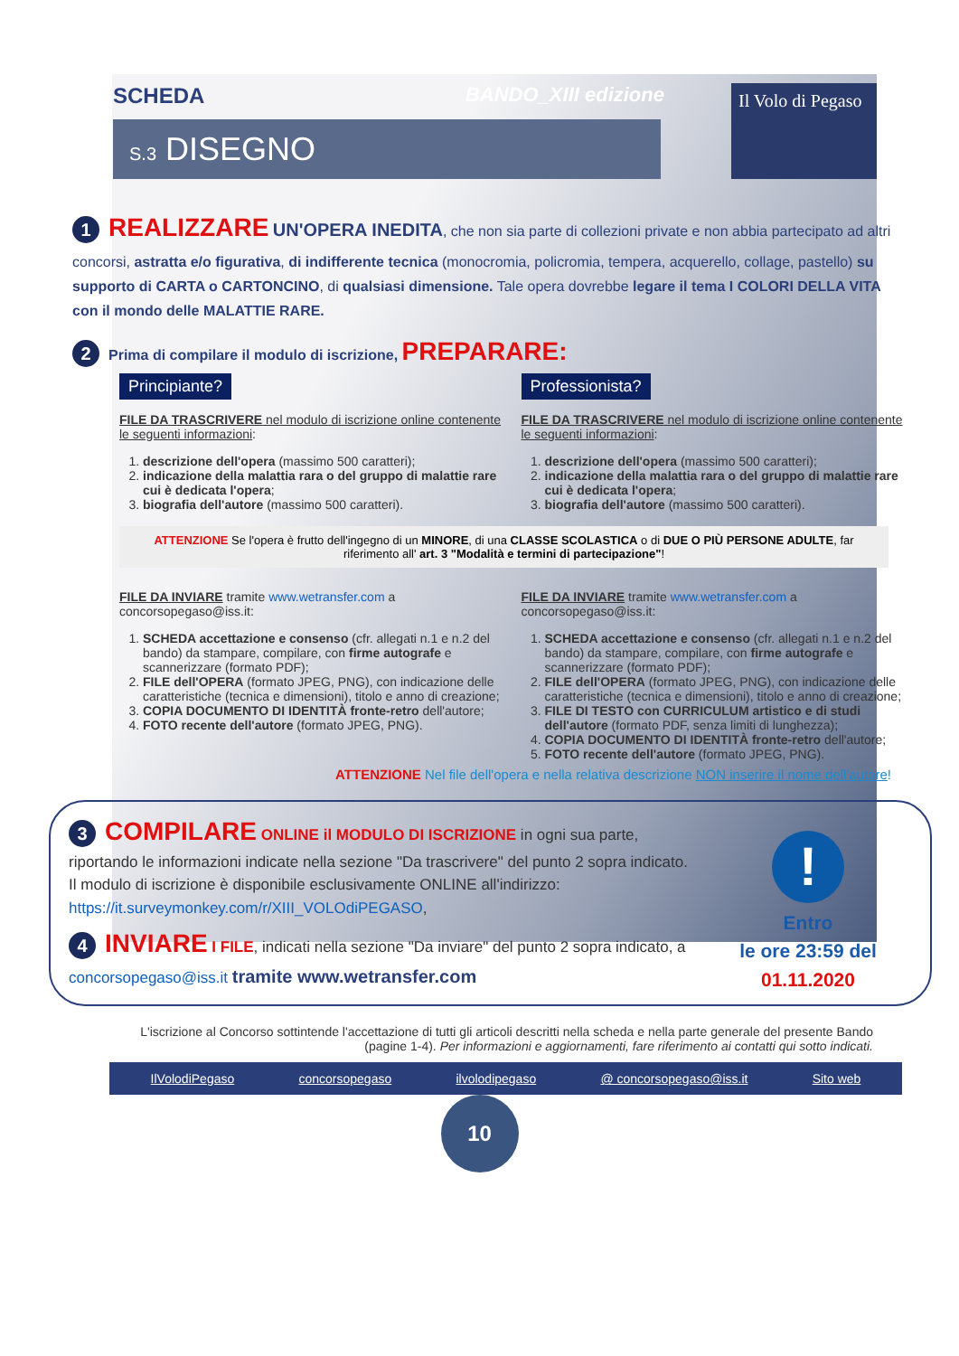SCHEDA BANDO_XIII edizione
S.3 DISEGNO
Il Volo di Pegaso
1 REALIZZARE UN'OPERA INEDITA, che non sia parte di collezioni private e non abbia partecipato ad altri concorsi, astratta e/o figurativa, di indifferente tecnica (monocromia, policromia, tempera, acquerello, collage, pastello) su supporto di CARTA o CARTONCINO, di qualsiasi dimensione. Tale opera dovrebbe legare il tema I COLORI DELLA VITA con il mondo delle MALATTIE RARE.
2 Prima di compilare il modulo di iscrizione, PREPARARE:
Principiante?
FILE DA TRASCRIVERE nel modulo di iscrizione online contenente le seguenti informazioni:
1. descrizione dell'opera (massimo 500 caratteri);
2. indicazione della malattia rara o del gruppo di malattie rare cui è dedicata l'opera;
3. biografia dell'autore (massimo 500 caratteri).
Professionista?
FILE DA TRASCRIVERE nel modulo di iscrizione online contenente le seguenti informazioni:
1. descrizione dell'opera (massimo 500 caratteri);
2. indicazione della malattia rara o del gruppo di malattie rare cui è dedicata l'opera;
3. biografia dell'autore (massimo 500 caratteri).
ATTENZIONE Se l'opera è frutto dell'ingegno di un MINORE, di una CLASSE SCOLASTICA o di DUE O PIÙ PERSONE ADULTE, far riferimento all' art. 3 "Modalità e termini di partecipazione"!
FILE DA INVIARE tramite www.wetransfer.com a concorsopegaso@iss.it:
1. SCHEDA accettazione e consenso (cfr. allegati n.1 e n.2 del bando) da stampare, compilare, con firme autografe e scannerizzare (formato PDF);
2. FILE dell'OPERA (formato JPEG, PNG), con indicazione delle caratteristiche (tecnica e dimensioni), titolo e anno di creazione;
3. COPIA DOCUMENTO DI IDENTITÀ fronte-retro dell'autore;
4. FOTO recente dell'autore (formato JPEG, PNG).
FILE DA INVIARE tramite www.wetransfer.com a concorsopegaso@iss.it:
1. SCHEDA accettazione e consenso (cfr. allegati n.1 e n.2 del bando) da stampare, compilare, con firme autografe e scannerizzare (formato PDF);
2. FILE dell'OPERA (formato JPEG, PNG), con indicazione delle caratteristiche (tecnica e dimensioni), titolo e anno di creazione;
3. FILE DI TESTO con CURRICULUM artistico e di studi dell'autore (formato PDF, senza limiti di lunghezza);
4. COPIA DOCUMENTO DI IDENTITÀ fronte-retro dell'autore;
5. FOTO recente dell'autore (formato JPEG, PNG).
ATTENZIONE Nel file dell'opera e nella relativa descrizione NON inserire il nome dell'autore!
3 COMPILARE ONLINE il MODULO DI ISCRIZIONE in ogni sua parte, riportando le informazioni indicate nella sezione "Da trascrivere" del punto 2 sopra indicato.
Il modulo di iscrizione è disponibile esclusivamente ONLINE all'indirizzo: https://it.surveymonkey.com/r/XIII_VOLOdiPEGASO,
4 INVIARE I FILE, indicati nella sezione "Da inviare" del punto 2 sopra indicato, a concorsopegaso@iss.it tramite www.wetransfer.com
!
Entro
le ore 23:59 del
01.11.2020
L'iscrizione al Concorso sottintende l'accettazione di tutti gli articoli descritti nella scheda e nella parte generale del presente Bando (pagine 1-4). Per informazioni e aggiornamenti, fare riferimento ai contatti qui sotto indicati.
IlVolodiPegaso concorsopegaso ilvolodipegaso @ concorsopegaso@iss.it Sito web
10